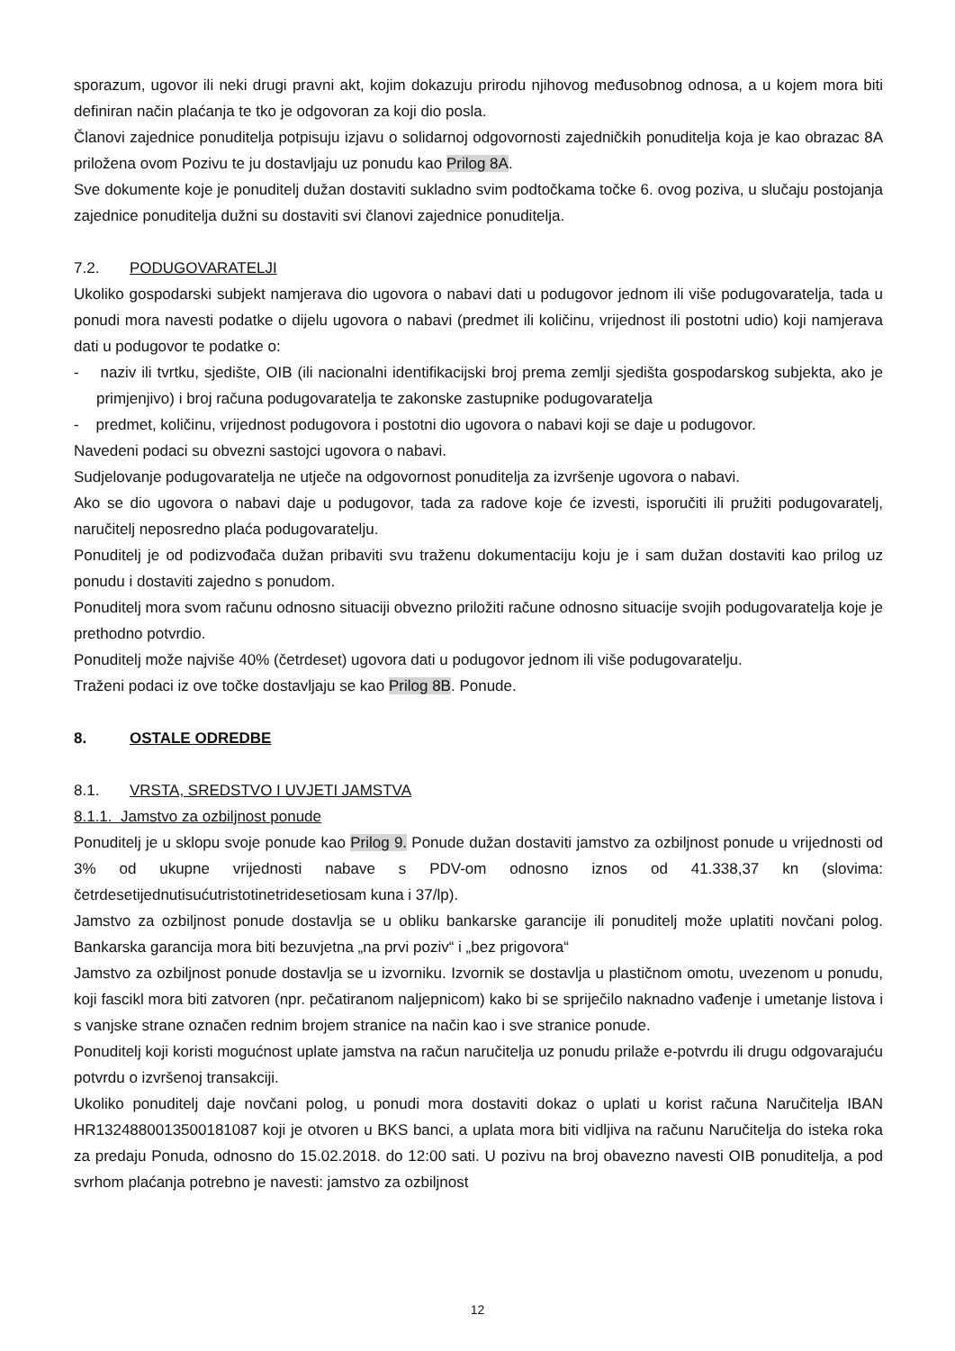sporazum, ugovor ili neki drugi pravni akt, kojim dokazuju prirodu njihovog međusobnog odnosa, a u kojem mora biti definiran način plaćanja te tko je odgovoran za koji dio posla.
Članovi zajednice ponuditelja potpisuju izjavu o solidarnoj odgovornosti zajedničkih ponuditelja koja je kao obrazac 8A priložena ovom Pozivu te ju dostavljaju uz ponudu kao Prilog 8A.
Sve dokumente koje je ponuditelj dužan dostaviti sukladno svim podtočkama točke 6. ovog poziva, u slučaju postojanja zajednice ponuditelja dužni su dostaviti svi članovi zajednice ponuditelja.
7.2. PODUGOVARATELJI
Ukoliko gospodarski subjekt namjerava dio ugovora o nabavi dati u podugovor jednom ili više podugovaratelja, tada u ponudi mora navesti podatke o dijelu ugovora o nabavi (predmet ili količinu, vrijednost ili postotni udio) koji namjerava dati u podugovor te podatke o:
- naziv ili tvrtku, sjedište, OIB (ili nacionalni identifikacijski broj prema zemlji sjedišta gospodarskog subjekta, ako je primjenjivo) i broj računa podugovaratelja te zakonske zastupnike podugovaratelja
- predmet, količinu, vrijednost podugovora i postotni dio ugovora o nabavi koji se daje u podugovor.
Navedeni podaci su obvezni sastojci ugovora o nabavi.
Sudjelovanje podugovaratelja ne utječe na odgovornost ponuditelja za izvršenje ugovora o nabavi.
Ako se dio ugovora o nabavi daje u podugovor, tada za radove koje će izvesti, isporučiti ili pružiti podugovaratelj, naručitelj neposredno plaća podugovaratelju.
Ponuditelj je od podizvođača dužan pribaviti svu traženu dokumentaciju koju je i sam dužan dostaviti kao prilog uz ponudu i dostaviti zajedno s ponudom.
Ponuditelj mora svom računu odnosno situaciji obvezno priložiti račune odnosno situacije svojih podugovaratelja koje je prethodno potvrdio.
Ponuditelj može najviše 40% (četrdeset) ugovora dati u podugovor jednom ili više podugovaratelju.
Traženi podaci iz ove točke dostavljaju se kao Prilog 8B. Ponude.
8. OSTALE ODREDBE
8.1. VRSTA, SREDSTVO I UVJETI JAMSTVA
8.1.1. Jamstvo za ozbiljnost ponude
Ponuditelj je u sklopu svoje ponude kao Prilog 9. Ponude dužan dostaviti jamstvo za ozbiljnost ponude u vrijednosti od 3% od ukupne vrijednosti nabave s PDV-om odnosno iznos od 41.338,37 kn (slovima: četrdesetijednutisućutristotinetridesetiosam kuna i 37/lp).
Jamstvo za ozbiljnost ponude dostavlja se u obliku bankarske garancije ili ponuditelj može uplatiti novčani polog. Bankarska garancija mora biti bezuvjetna „na prvi poziv“ i „bez prigovora“
Jamstvo za ozbiljnost ponude dostavlja se u izvorniku. Izvornik se dostavlja u plastičnom omotu, uvezenom u ponudu, koji fascikl mora biti zatvoren (npr. pečatiranom naljepnicom) kako bi se spriječilo naknadno vađenje i umetanje listova i s vanjske strane označen rednim brojem stranice na način kao i sve stranice ponude.
Ponuditelj koji koristi mogućnost uplate jamstva na račun naručitelja uz ponudu prilaže e-potvrdu ili drugu odgovarajuću potvrdu o izvršenoj transakciji.
Ukoliko ponuditelj daje novčani polog, u ponudi mora dostaviti dokaz o uplati u korist računa Naručitelja IBAN HR1324880013500181087 koji je otvoren u BKS banci, a uplata mora biti vidljiva na računu Naručitelja do isteka roka za predaju Ponuda, odnosno do 15.02.2018. do 12:00 sati. U pozivu na broj obavezno navesti OIB ponuditelja, a pod svrhom plaćanja potrebno je navesti: jamstvo za ozbiljnost
12